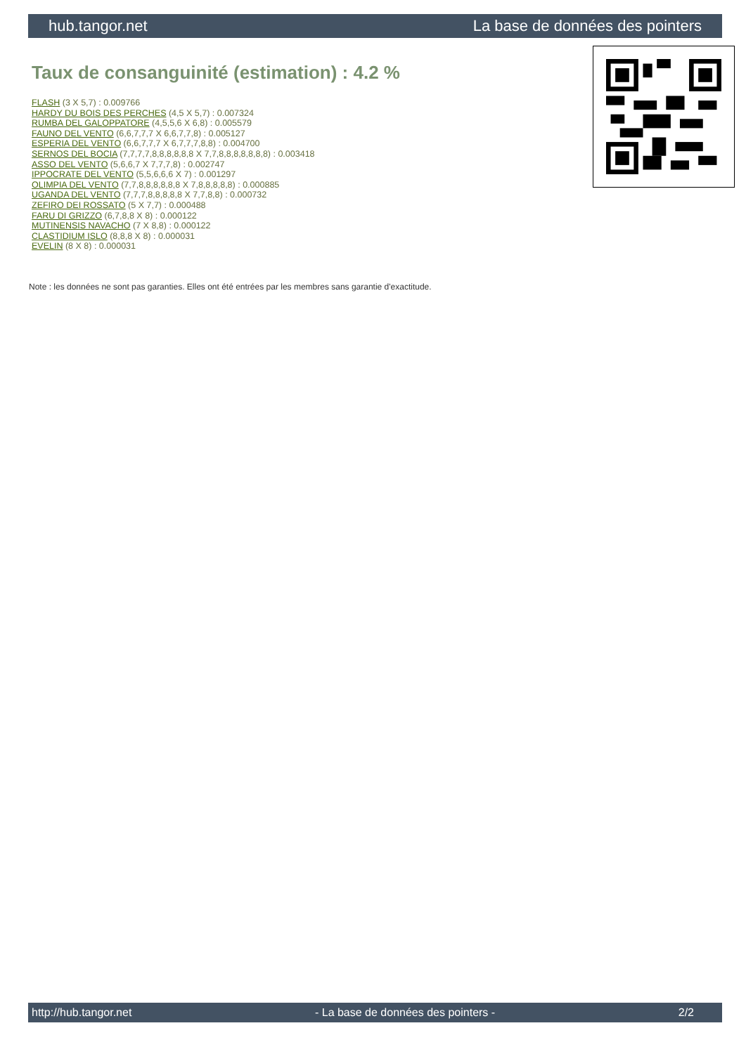hub.tangor.net La base de données des pointers
Taux de consanguinité (estimation) : 4.2 %
FLASH (3 X 5,7) : 0.009766
HARDY DU BOIS DES PERCHES (4,5 X 5,7) : 0.007324
RUMBA DEL GALOPPATORE (4,5,5,6 X 6,8) : 0.005579
FAUNO DEL VENTO (6,6,7,7,7 X 6,6,7,7,8) : 0.005127
ESPERIA DEL VENTO (6,6,7,7,7 X 6,7,7,7,8,8) : 0.004700
SERNOS DEL BOCIA (7,7,7,7,8,8,8,8,8,8 X 7,7,8,8,8,8,8,8,8) : 0.003418
ASSO DEL VENTO (5,6,6,7 X 7,7,7,8) : 0.002747
IPPOCRATE DEL VENTO (5,5,6,6,6 X 7) : 0.001297
OLIMPIA DEL VENTO (7,7,8,8,8,8,8,8 X 7,8,8,8,8,8) : 0.000885
UGANDA DEL VENTO (7,7,7,8,8,8,8,8 X 7,7,8,8) : 0.000732
ZEFIRO DEI ROSSATO (5 X 7,7) : 0.000488
FARU DI GRIZZO (6,7,8,8 X 8) : 0.000122
MUTINENSIS NAVACHO (7 X 8,8) : 0.000122
CLASTIDIUM ISLO (8,8,8 X 8) : 0.000031
EVELIN (8 X 8) : 0.000031
Note : les données ne sont pas garanties. Elles ont été entrées par les membres sans garantie d'exactitude.
http://hub.tangor.net - La base de données des pointers - 2/2